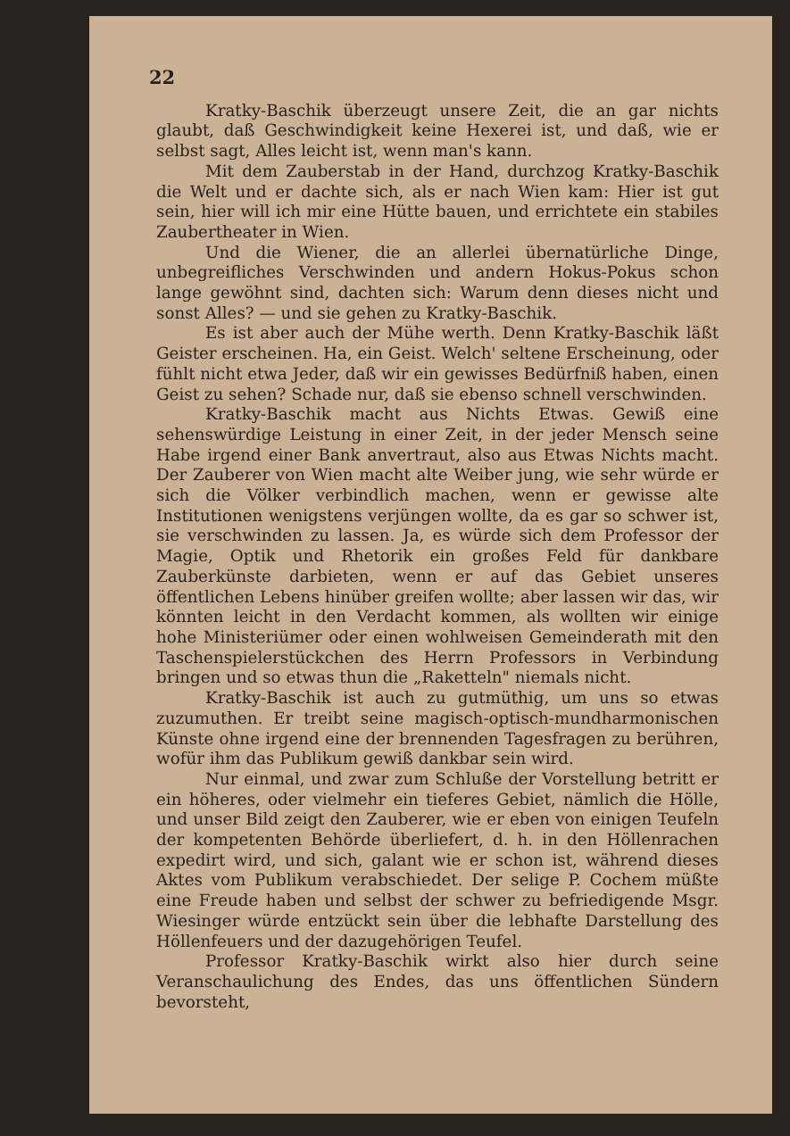22
Kratky-Baschik überzeugt unsere Zeit, die an gar nichts glaubt, daß Geschwindigkeit keine Hexerei ist, und daß, wie er selbst sagt, Alles leicht ist, wenn man's kann.
Mit dem Zauberstab in der Hand, durchzog Kratky-Baschik die Welt und er dachte sich, als er nach Wien kam: Hier ist gut sein, hier will ich mir eine Hütte bauen, und errichtete ein stabiles Zaubertheater in Wien.
Und die Wiener, die an allerlei übernatürliche Dinge, unbegreifliches Verschwinden und andern Hokus-Pokus schon lange gewöhnt sind, dachten sich: Warum denn dieses nicht und sonst Alles? — und sie gehen zu Kratky-Baschik.
Es ist aber auch der Mühe werth. Denn Kratky-Baschik läßt Geister erscheinen. Ha, ein Geist. Welch' seltene Erscheinung, oder fühlt nicht etwa Jeder, daß wir ein gewisses Bedürfniß haben, einen Geist zu sehen? Schade nur, daß sie ebenso schnell verschwinden.
Kratky-Baschik macht aus Nichts Etwas. Gewiß eine sehenswürdige Leistung in einer Zeit, in der jeder Mensch seine Habe irgend einer Bank anvertraut, also aus Etwas Nichts macht. Der Zauberer von Wien macht alte Weiber jung, wie sehr würde er sich die Völker verbindlich machen, wenn er gewisse alte Institutionen wenigstens verjüngen wollte, da es gar so schwer ist, sie verschwinden zu lassen. Ja, es würde sich dem Professor der Magie, Optik und Rhetorik ein großes Feld für dankbare Zauberkünste darbieten, wenn er auf das Gebiet unseres öffentlichen Lebens hinüber greifen wollte; aber lassen wir das, wir könnten leicht in den Verdacht kommen, als wollten wir einige hohe Ministeriümer oder einen wohlweisen Gemeinderath mit den Taschenspielerstückchen des Herrn Professors in Verbindung bringen und so etwas thun die „Raketteln" niemals nicht.
Kratky-Baschik ist auch zu gutmüthig, um uns so etwas zuzumuthen. Er treibt seine magisch-optisch-mundharmonischen Künste ohne irgend eine der brennenden Tagesfragen zu berühren, wofür ihm das Publikum gewiß dankbar sein wird.
Nur einmal, und zwar zum Schluße der Vorstellung betritt er ein höheres, oder vielmehr ein tieferes Gebiet, nämlich die Hölle, und unser Bild zeigt den Zauberer, wie er eben von einigen Teufeln der kompetenten Behörde überliefert, d. h. in den Höllenrachen expedirt wird, und sich, galant wie er schon ist, während dieses Aktes vom Publikum verabschiedet. Der selige P. Cochem müßte eine Freude haben und selbst der schwer zu befriedigende Msgr. Wiesinger würde entzückt sein über die lebhafte Darstellung des Höllenfeuers und der dazugehörigen Teufel.
Professor Kratky-Baschik wirkt also hier durch seine Veranschaulichung des Endes, das uns öffentlichen Sündern bevorsteht,